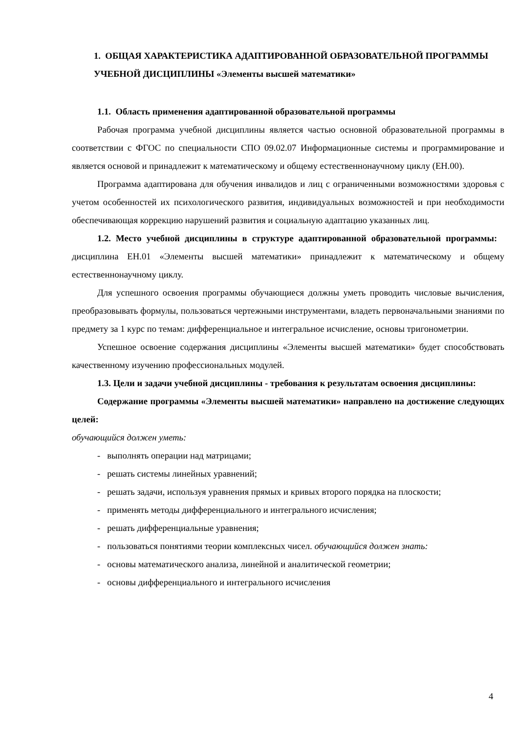1. ОБЩАЯ ХАРАКТЕРИСТИКА АДАПТИРОВАННОЙ ОБРАЗОВАТЕЛЬНОЙ ПРОГРАММЫ УЧЕБНОЙ ДИСЦИПЛИНЫ «Элементы высшей математики»
1.1. Область применения адаптированной образовательной программы
Рабочая программа учебной дисциплины является частью основной образовательной программы в соответствии с ФГОС по специальности СПО 09.02.07 Информационные системы и программирование и является основой и принадлежит к математическому и общему естественнонаучному циклу (ЕН.00).
Программа адаптирована для обучения инвалидов и лиц с ограниченными возможностями здоровья с учетом особенностей их психологического развития, индивидуальных возможностей и при необходимости обеспечивающая коррекцию нарушений развития и социальную адаптацию указанных лиц.
1.2. Место учебной дисциплины в структуре адаптированной образовательной программы: дисциплина ЕН.01 «Элементы высшей математики» принадлежит к математическому и общему естественнонаучному циклу.
Для успешного освоения программы обучающиеся должны уметь проводить числовые вычисления, преобразовывать формулы, пользоваться чертежными инструментами, владеть первоначальными знаниями по предмету за 1 курс по темам: дифференциальное и интегральное исчисление, основы тригонометрии.
Успешное освоение содержания дисциплины «Элементы высшей математики» будет способствовать качественному изучению профессиональных модулей.
1.3. Цели и задачи учебной дисциплины - требования к результатам освоения дисциплины:
Содержание программы «Элементы высшей математики» направлено на достижение следующих целей:
обучающийся должен уметь:
- выполнять операции над матрицами;
- решать системы линейных уравнений;
- решать задачи, используя уравнения прямых и кривых второго порядка на плоскости;
- применять методы дифференциального и интегрального исчисления;
- решать дифференциальные уравнения;
- пользоваться понятиями теории комплексных чисел. обучающийся должен знать:
- основы математического анализа, линейной и аналитической геометрии;
- основы дифференциального и интегрального исчисления
4